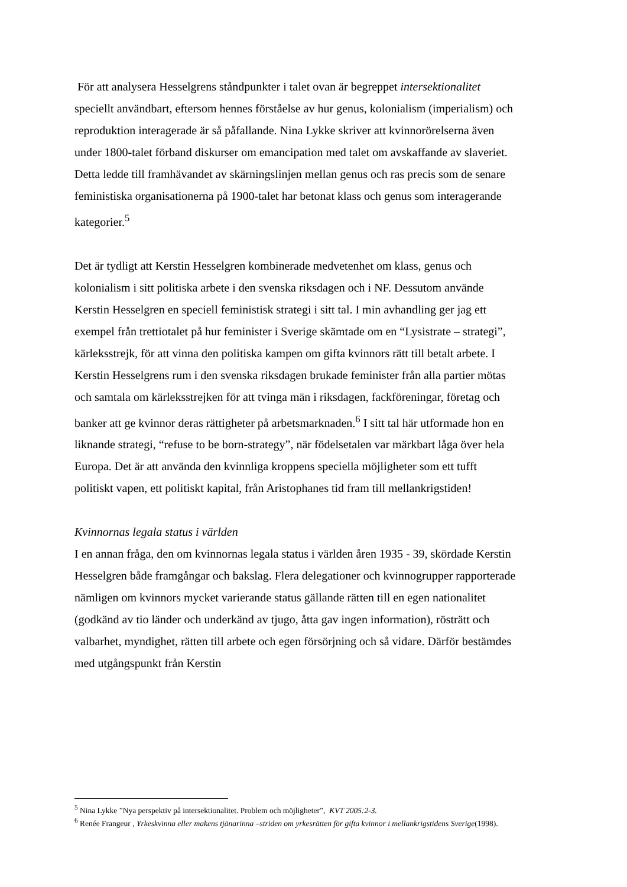För att analysera Hesselgrens ståndpunkter i talet ovan är begreppet intersektionalitet speciellt användbart, eftersom hennes förståelse av hur genus, kolonialism (imperialism) och reproduktion interagerade är så påfallande. Nina Lykke skriver att kvinnorörelserna även under 1800-talet förband diskurser om emancipation med talet om avskaffande av slaveriet. Detta ledde till framhävandet av skärningslinjen mellan genus och ras precis som de senare feministiska organisationerna på 1900-talet har betonat klass och genus som interagerande kategorier.<sup>5</sup>
Det är tydligt att Kerstin Hesselgren kombinerade medvetenhet om klass, genus och kolonialism i sitt politiska arbete i den svenska riksdagen och i NF. Dessutom använde Kerstin Hesselgren en speciell feministisk strategi i sitt tal. I min avhandling ger jag ett exempel från trettiotalet på hur feminister i Sverige skämtade om en “Lysistrate – strategi”, kärleksstrejk, för att vinna den politiska kampen om gifta kvinnors rätt till betalt arbete. I Kerstin Hesselgrens rum i den svenska riksdagen brukade feminister från alla partier mötas och samtala om kärleksstrejken för att tvinga män i riksdagen, fackföreningar, företag och banker att ge kvinnor deras rättigheter på arbetsmarknaden.<sup>6</sup> I sitt tal här utformade hon en liknande strategi, “refuse to be born-strategy”, när födelsetalen var märkbart låga över hela Europa. Det är att använda den kvinnliga kroppens speciella möjligheter som ett tufft politiskt vapen, ett politiskt kapital, från Aristophanes tid fram till mellankrigstiden!
Kvinnornas legala status i världen
I en annan fråga, den om kvinnornas legala status i världen åren 1935 - 39, skördade Kerstin Hesselgren både framgångar och bakslag. Flera delegationer och kvinnogrupper rapporterade nämligen om kvinnors mycket varierande status gällande rätten till en egen nationalitet (godkänd av tio länder och underkänd av tjugo, åtta gav ingen information), rösträtt och valbarhet, myndighet, rätten till arbete och egen försörjning och så vidare. Därför bestämdes med utgångspunkt från Kerstin
<sup>5</sup> Nina Lykke ”Nya perspektiv på intersektionalitet. Problem och möjligheter”, KVT 2005:2-3.
<sup>6</sup> Renée Frangeur , Yrkeskvinna eller makens tjänarinna –striden om yrkesrätten för gifta kvinnor i mellankrigstidens Sverige(1998).